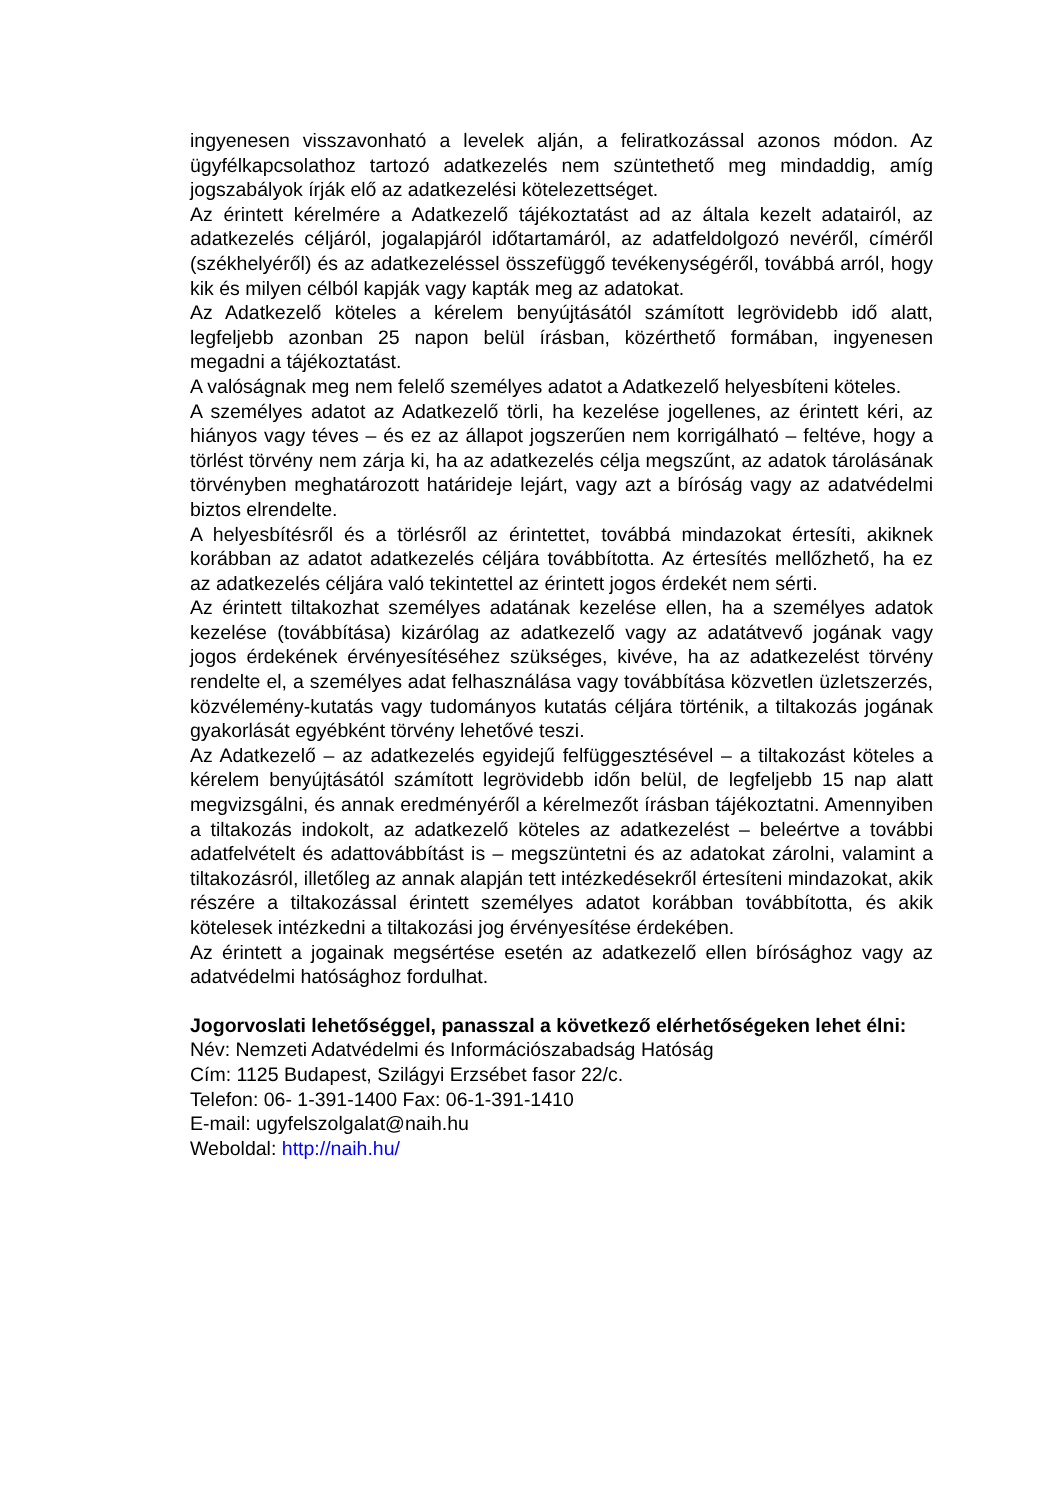ingyenesen visszavonható a levelek alján, a feliratkozással azonos módon. Az ügyfélkapcsolathoz tartozó adatkezelés nem szüntethető meg mindaddig, amíg jogszabályok írják elő az adatkezelési kötelezettséget.
Az érintett kérelmére a Adatkezelő tájékoztatást ad az általa kezelt adatairól, az adatkezelés céljáról, jogalapjáról időtartamáról, az adatfeldolgozó nevéről, címéről (székhelyéről) és az adatkezeléssel összefüggő tevékenységéről, továbbá arról, hogy kik és milyen célból kapják vagy kapták meg az adatokat.
Az Adatkezelő köteles a kérelem benyújtásától számított legrövidebb idő alatt, legfeljebb azonban 25 napon belül írásban, közérthető formában, ingyenesen megadni a tájékoztatást.
A valóságnak meg nem felelő személyes adatot a Adatkezelő helyesbíteni köteles.
A személyes adatot az Adatkezelő törli, ha kezelése jogellenes, az érintett kéri, az hiányos vagy téves – és ez az állapot jogszerűen nem korrigálható – feltéve, hogy a törlést törvény nem zárja ki, ha az adatkezelés célja megszűnt, az adatok tárolásának törvényben meghatározott határideje lejárt, vagy azt a bíróság vagy az adatvédelmi biztos elrendelte.
A helyesbítésről és a törlésről az érintettet, továbbá mindazokat értesíti, akiknek korábban az adatot adatkezelés céljára továbbította. Az értesítés mellőzhető, ha ez az adatkezelés céljára való tekintettel az érintett jogos érdekét nem sérti.
Az érintett tiltakozhat személyes adatának kezelése ellen, ha a személyes adatok kezelése (továbbítása) kizárólag az adatkezelő vagy az adatátvevő jogának vagy jogos érdekének érvényesítéséhez szükséges, kivéve, ha az adatkezelést törvény rendelte el, a személyes adat felhasználása vagy továbbítása közvetlen üzletszerzés, közvélemény-kutatás vagy tudományos kutatás céljára történik, a tiltakozás jogának gyakorlását egyébként törvény lehetővé teszi.
Az Adatkezelő – az adatkezelés egyidejű felfüggesztésével – a tiltakozást köteles a kérelem benyújtásától számított legrövidebb időn belül, de legfeljebb 15 nap alatt megvizsgálni, és annak eredményéről a kérelmezőt írásban tájékoztatni. Amennyiben a tiltakozás indokolt, az adatkezelő köteles az adatkezelést – beleértve a további adatfelvételt és adattovábbítást is – megszüntetni és az adatokat zárolni, valamint a tiltakozásról, illetőleg az annak alapján tett intézkedésekről értesíteni mindazokat, akik részére a tiltakozással érintett személyes adatot korábban továbbította, és akik kötelesek intézkedni a tiltakozási jog érvényesítése érdekében.
Az érintett a jogainak megsértése esetén az adatkezelő ellen bírósághoz vagy az adatvédelmi hatósághoz fordulhat.
Jogorvoslati lehetőséggel, panasszal a következő elérhetőségeken lehet élni:
Név: Nemzeti Adatvédelmi és Információszabadság Hatóság
Cím: 1125 Budapest, Szilágyi Erzsébet fasor 22/c.
Telefon: 06- 1-391-1400 Fax: 06-1-391-1410
E-mail: ugyfelszolgalat@naih.hu
Weboldal: http://naih.hu/